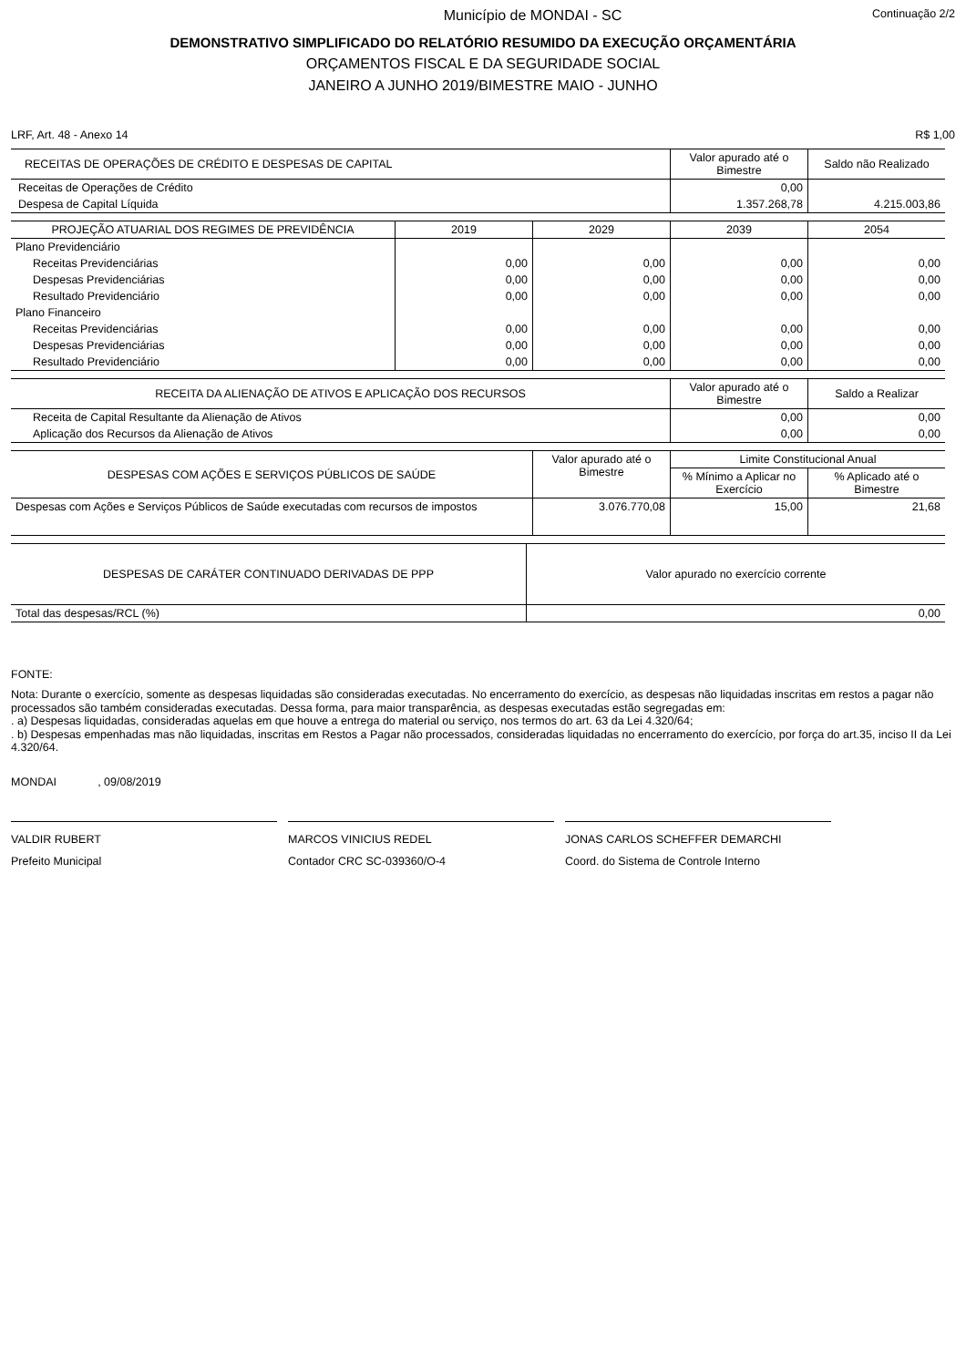Município de MONDAI - SC Continuação 2/2
DEMONSTRATIVO SIMPLIFICADO DO RELATÓRIO RESUMIDO DA EXECUÇÃO ORÇAMENTÁRIA
ORÇAMENTOS FISCAL E DA SEGURIDADE SOCIAL
JANEIRO A JUNHO 2019/BIMESTRE MAIO - JUNHO
LRF, Art. 48 - Anexo 14 R$ 1,00
| RECEITAS DE OPERAÇÕES DE CRÉDITO E DESPESAS DE CAPITAL | Valor apurado até o Bimestre | Saldo não Realizado |
| --- | --- | --- |
| Receitas de Operações de Crédito | 0,00 | |
| Despesa de Capital Líquida | 1.357.268,78 | 4.215.003,86 |
| PROJEÇÃO ATUARIAL DOS REGIMES DE PREVIDÊNCIA | 2019 | 2029 | 2039 | 2054 |
| --- | --- | --- | --- | --- |
| Plano Previdenciário | | | | |
| Receitas Previdenciárias | 0,00 | 0,00 | 0,00 | 0,00 |
| Despesas Previdenciárias | 0,00 | 0,00 | 0,00 | 0,00 |
| Resultado Previdenciário | 0,00 | 0,00 | 0,00 | 0,00 |
| Plano Financeiro | | | | |
| Receitas Previdenciárias | 0,00 | 0,00 | 0,00 | 0,00 |
| Despesas Previdenciárias | 0,00 | 0,00 | 0,00 | 0,00 |
| Resultado Previdenciário | 0,00 | 0,00 | 0,00 | 0,00 |
| RECEITA DA ALIENAÇÃO DE ATIVOS E APLICAÇÃO DOS RECURSOS | Valor apurado até o Bimestre | Saldo a Realizar |
| --- | --- | --- |
| Receita de Capital Resultante da Alienação de Ativos | 0,00 | 0,00 |
| Aplicação dos Recursos da Alienação de Ativos | 0,00 | 0,00 |
| DESPESAS COM AÇÕES E SERVIÇOS PÚBLICOS DE SAÚDE | Valor apurado até o Bimestre | Limite Constitucional Anual | |
| --- | --- | --- | --- |
| | | % Mínimo a Aplicar no Exercício | % Aplicado até o Bimestre |
| Despesas com Ações e Serviços Públicos de Saúde executadas com recursos de impostos | 3.076.770,08 | 15,00 | 21,68 |
| DESPESAS DE CARÁTER CONTINUADO DERIVADAS DE PPP | Valor apurado no exercício corrente |
| --- | --- |
| Total das despesas/RCL (%) | 0,00 |
FONTE:
Nota: Durante o exercício, somente as despesas liquidadas são consideradas executadas. No encerramento do exercício, as despesas não liquidadas inscritas em restos a pagar não processados são também consideradas executadas. Dessa forma, para maior transparência, as despesas executadas estão segregadas em:
. a) Despesas liquidadas, consideradas aquelas em que houve a entrega do material ou serviço, nos termos do art. 63 da Lei 4.320/64;
. b) Despesas empenhadas mas não liquidadas, inscritas em Restos a Pagar não processados, consideradas liquidadas no encerramento do exercício, por força do art.35, inciso II da Lei 4.320/64.
MONDAI , 09/08/2019
VALDIR RUBERT
Prefeito Municipal
MARCOS VINICIUS REDEL
Contador CRC SC-039360/O-4
JONAS CARLOS SCHEFFER DEMARCHI
Coord. do Sistema de Controle Interno